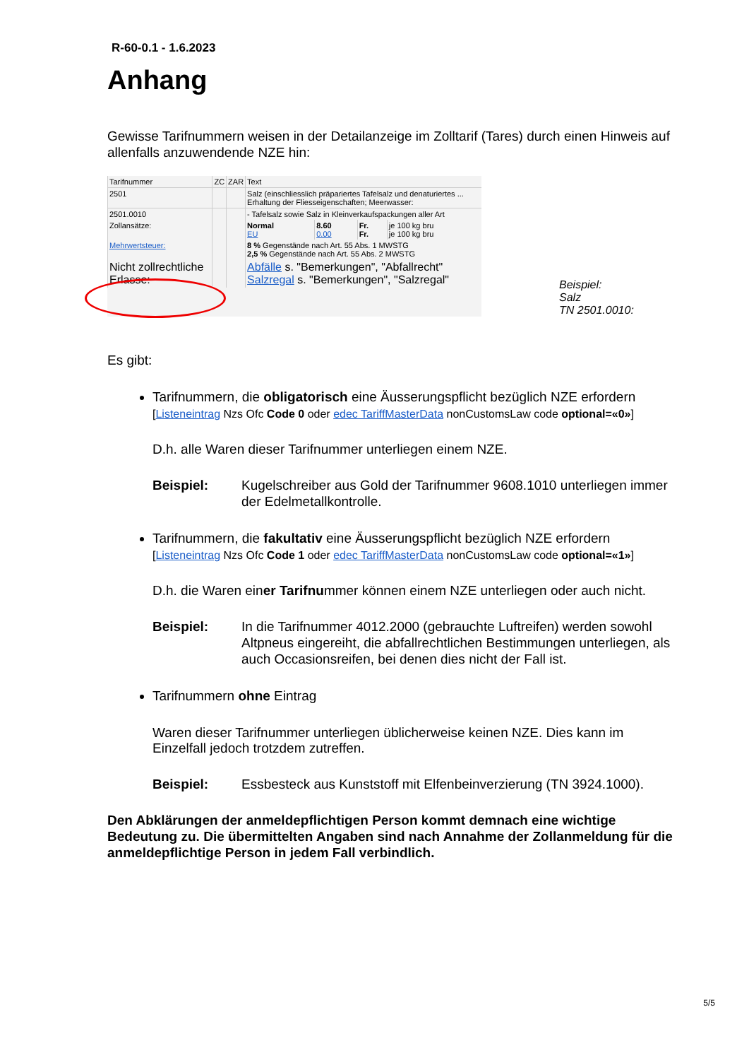R-60-0.1 - 1.6.2023
Anhang
Gewisse Tarifnummern weisen in der Detailanzeige im Zolltarif (Tares) durch einen Hinweis auf allenfalls anzuwendende NZE hin:
| Tarifnummer | ZC | ZAR | Text | | | |
| 2501 | | | Salz (einschliesslich präpariertes Tafelsalz und denaturiertes ... Erhaltung der Fliesseigenschaften; Meerwasser: | | | |
| 2501.0010 | | | - Tafelsalz sowie Salz in Kleinverkaufspackungen aller Art | | | |
| Zollansätze: | | | Normal EU | 8.60 0.00 | Fr. Fr. | je 100 kg bru je 100 kg bru |
| Mehrwertsteuer: | | | 8 % Gegenstände nach Art. 55 Abs. 1 MWSTG 2,5 % Gegenstände nach Art. 55 Abs. 2 MWSTG | | | |
| Nicht zollrechtliche Erlasse: | | | Abfälle s. "Bemerkungen", "Abfallrecht" Salzregal s. "Bemerkungen", "Salzregal" | | | |
Beispiel:
Salz
TN 2501.0010:
Es gibt:
Tarifnummern, die obligatorisch eine Äusserungspflicht bezüglich NZE erfordern
[Listeneintrag Nzs Ofc Code 0 oder edec TariffMasterData nonCustomsLaw code optional=«0»]
D.h. alle Waren dieser Tarifnummer unterliegen einem NZE.
Beispiel: Kugelschreiber aus Gold der Tarifnummer 9608.1010 unterliegen immer der Edelmetallkontrolle.
Tarifnummern, die fakultativ eine Äusserungspflicht bezüglich NZE erfordern
[Listeneintrag Nzs Ofc Code 1 oder edec TariffMasterData nonCustomsLaw code optional=«1»]
D.h. die Waren einer Tarifnummer können einem NZE unterliegen oder auch nicht.
Beispiel: In die Tarifnummer 4012.2000 (gebrauchte Luftreifen) werden sowohl Altpneus eingereiht, die abfallrechtlichen Bestimmungen unterliegen, als auch Occasionsreifen, bei denen dies nicht der Fall ist.
Tarifnummern ohne Eintrag
Waren dieser Tarifnummer unterliegen üblicherweise keinen NZE. Dies kann im Einzelfall jedoch trotzdem zutreffen.
Beispiel: Essbesteck aus Kunststoff mit Elfenbeinverzierung (TN 3924.1000).
Den Abklärungen der anmeldepflichtigen Person kommt demnach eine wichtige Bedeutung zu. Die übermittelten Angaben sind nach Annahme der Zollanmeldung für die anmeldepflichtige Person in jedem Fall verbindlich.
5/5